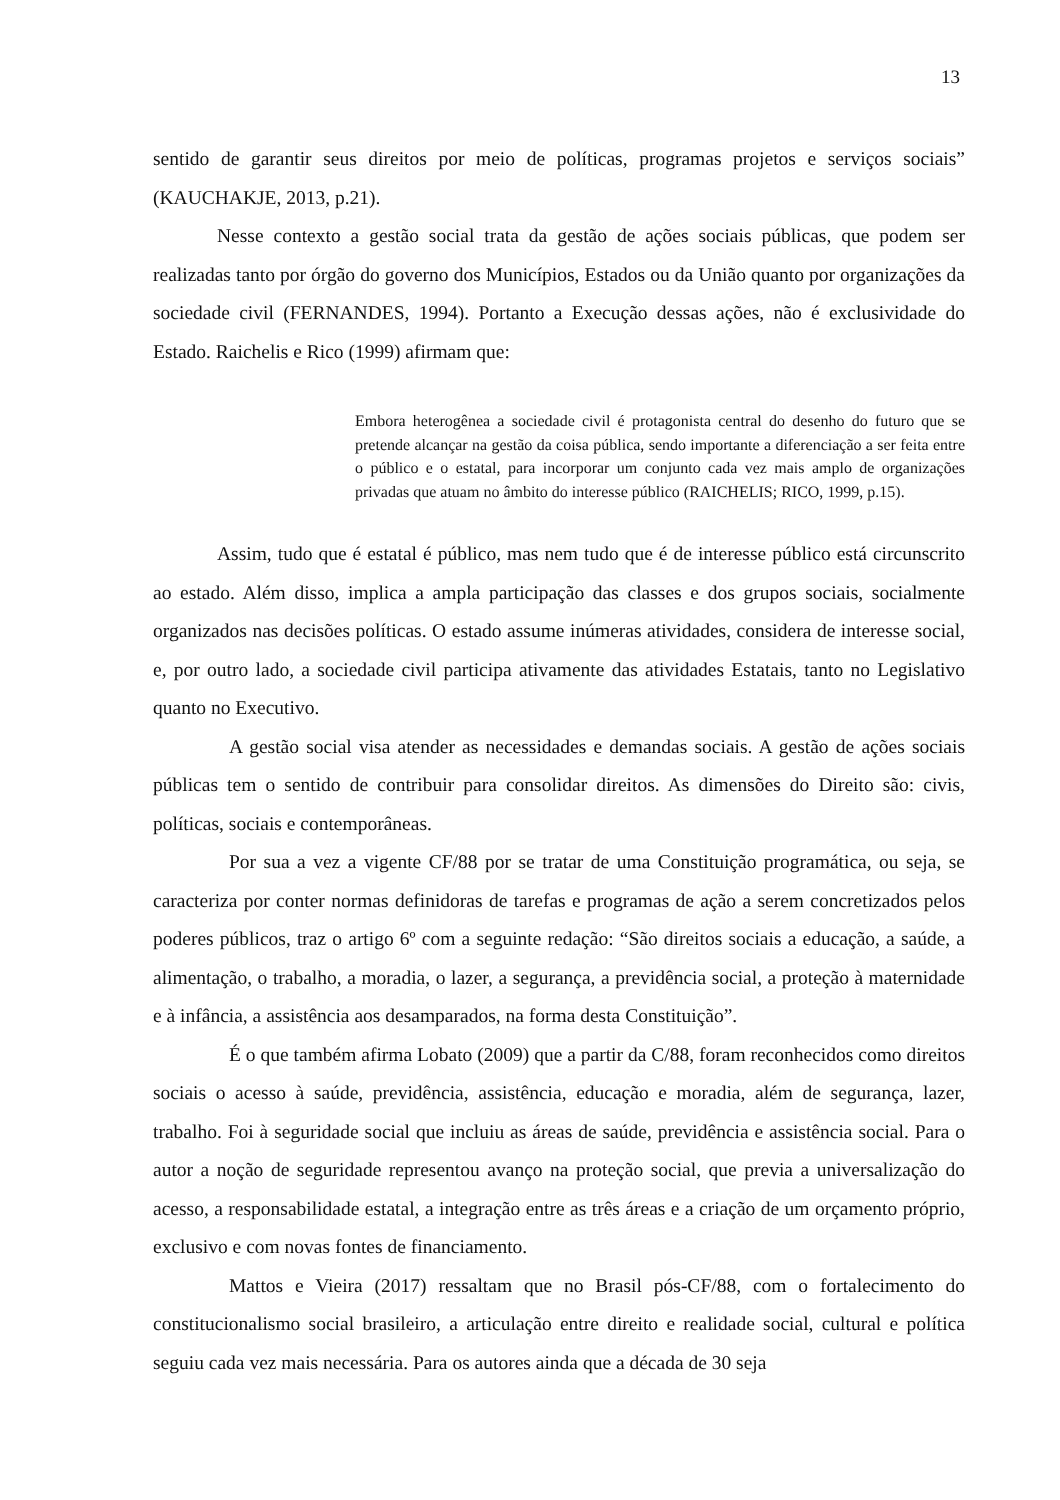13
sentido de garantir seus direitos por meio de políticas, programas projetos e serviços sociais” (KAUCHAKJE, 2013, p.21).
Nesse contexto a gestão social trata da gestão de ações sociais públicas, que podem ser realizadas tanto por órgão do governo dos Municípios, Estados ou da União quanto por organizações da sociedade civil (FERNANDES, 1994). Portanto a Execução dessas ações, não é exclusividade do Estado. Raichelis e Rico (1999) afirmam que:
Embora heterogênea a sociedade civil é protagonista central do desenho do futuro que se pretende alcançar na gestão da coisa pública, sendo importante a diferenciação a ser feita entre o público e o estatal, para incorporar um conjunto cada vez mais amplo de organizações privadas que atuam no âmbito do interesse público (RAICHELIS; RICO, 1999, p.15).
Assim, tudo que é estatal é público, mas nem tudo que é de interesse público está circunscrito ao estado. Além disso, implica a ampla participação das classes e dos grupos sociais, socialmente organizados nas decisões políticas. O estado assume inúmeras atividades, considera de interesse social, e, por outro lado, a sociedade civil participa ativamente das atividades Estatais, tanto no Legislativo quanto no Executivo.
A gestão social visa atender as necessidades e demandas sociais. A gestão de ações sociais públicas tem o sentido de contribuir para consolidar direitos. As dimensões do Direito são: civis, políticas, sociais e contemporâneas.
Por sua a vez a vigente CF/88 por se tratar de uma Constituição programática, ou seja, se caracteriza por conter normas definidoras de tarefas e programas de ação a serem concretizados pelos poderes públicos, traz o artigo 6º com a seguinte redação: “São direitos sociais a educação, a saúde, a alimentação, o trabalho, a moradia, o lazer, a segurança, a previdência social, a proteção à maternidade e à infância, a assistência aos desamparados, na forma desta Constituição”.
É o que também afirma Lobato (2009) que a partir da C/88, foram reconhecidos como direitos sociais o acesso à saúde, previdência, assistência, educação e moradia, além de segurança, lazer, trabalho. Foi à seguridade social que incluiu as áreas de saúde, previdência e assistência social. Para o autor a noção de seguridade representou avanço na proteção social, que previa a universalização do acesso, a responsabilidade estatal, a integração entre as três áreas e a criação de um orçamento próprio, exclusivo e com novas fontes de financiamento.
Mattos e Vieira (2017) ressaltam que no Brasil pós-CF/88, com o fortalecimento do constitucionalismo social brasileiro, a articulação entre direito e realidade social, cultural e política seguiu cada vez mais necessária. Para os autores ainda que a década de 30 seja